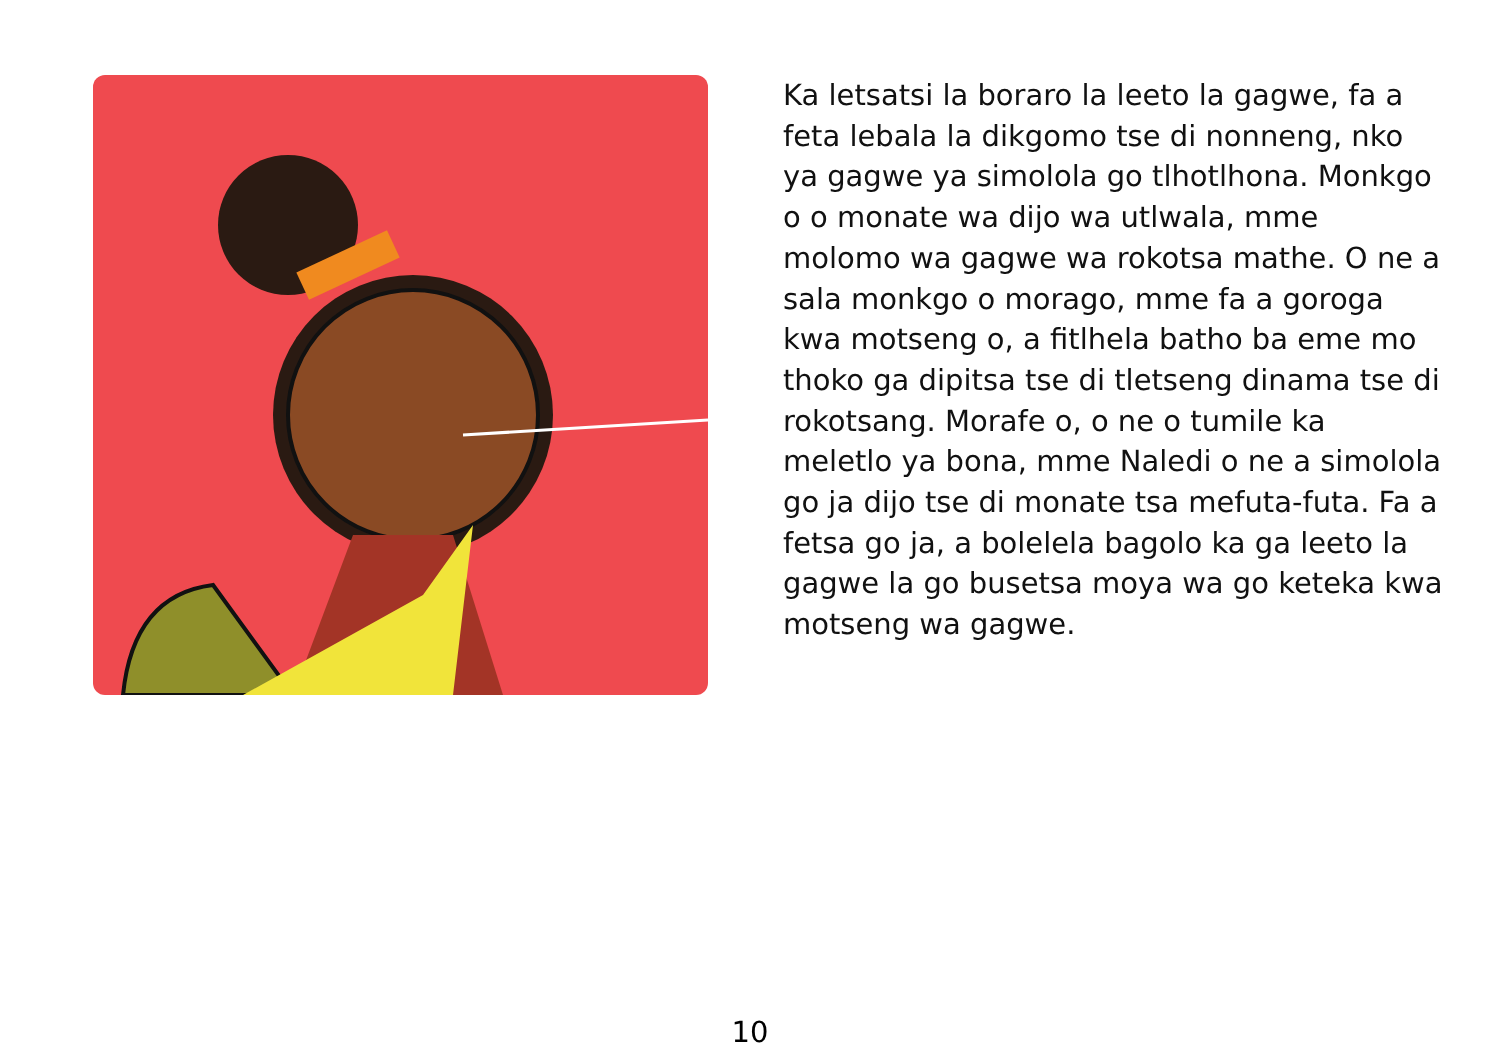Ka letsatsi la boraro la leeto la gagwe, fa a feta lebala la dikgomo tse di nonneng, nko ya gagwe ya simolola go tlhotlhona. Monkgo o o monate wa dijo wa utlwala, mme molomo wa gagwe wa rokotsa mathe. O ne a sala monkgo o morago, mme fa a goroga kwa motseng o, a fitlhela batho ba eme mo thoko ga dipitsa tse di tletseng dinama tse di rokotsang. Morafe o, o ne o tumile ka meletlo ya bona, mme Naledi o ne a simolola go ja dijo tse di monate tsa mefuta-futa. Fa a fetsa go ja, a bolelela bagolo ka ga leeto la gagwe la go busetsa moya wa go keteka kwa motseng wa gagwe.
10